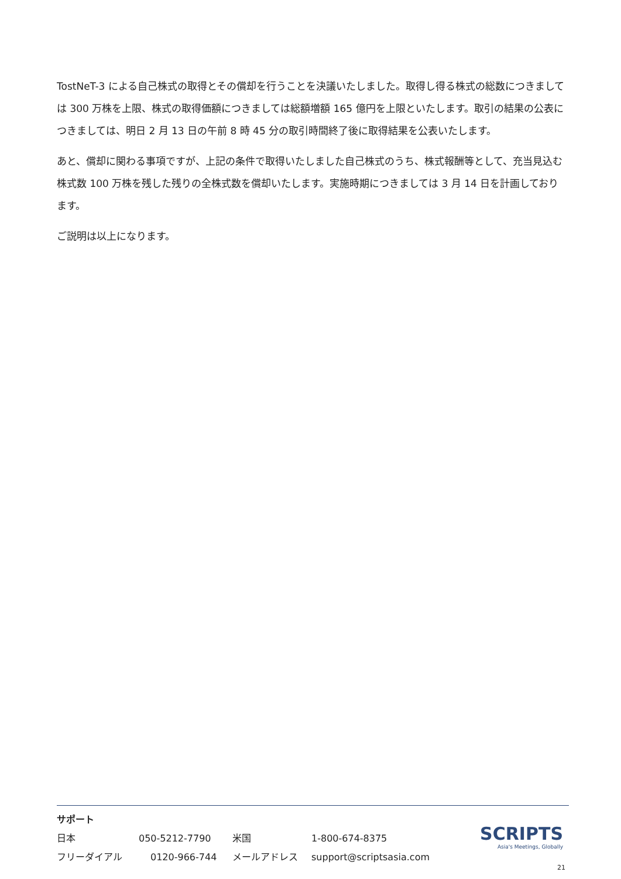TostNeT-3 による自己株式の取得とその償却を行うことを決議いたしました。取得し得る株式の総数につきましては 300 万株を上限、株式の取得価額につきましては総額増額 165 億円を上限といたします。取引の結果の公表につきましては、明日 2 月 13 日の午前 8 時 45 分の取引時間終了後に取得結果を公表いたします。
あと、償却に関わる事項ですが、上記の条件で取得いたしました自己株式のうち、株式報酬等として、充当見込む株式数 100 万株を残した残りの全株式数を償却いたします。実施時期につきましては 3 月 14 日を計画しております。
ご説明は以上になります。
サポート
日本 050-5212-7790 米国 1-800-674-8375
フリーダイアル 0120-966-744 メールアドレス support@scriptsasia.com
SCRIPTS
Asia's Meetings, Globally
21